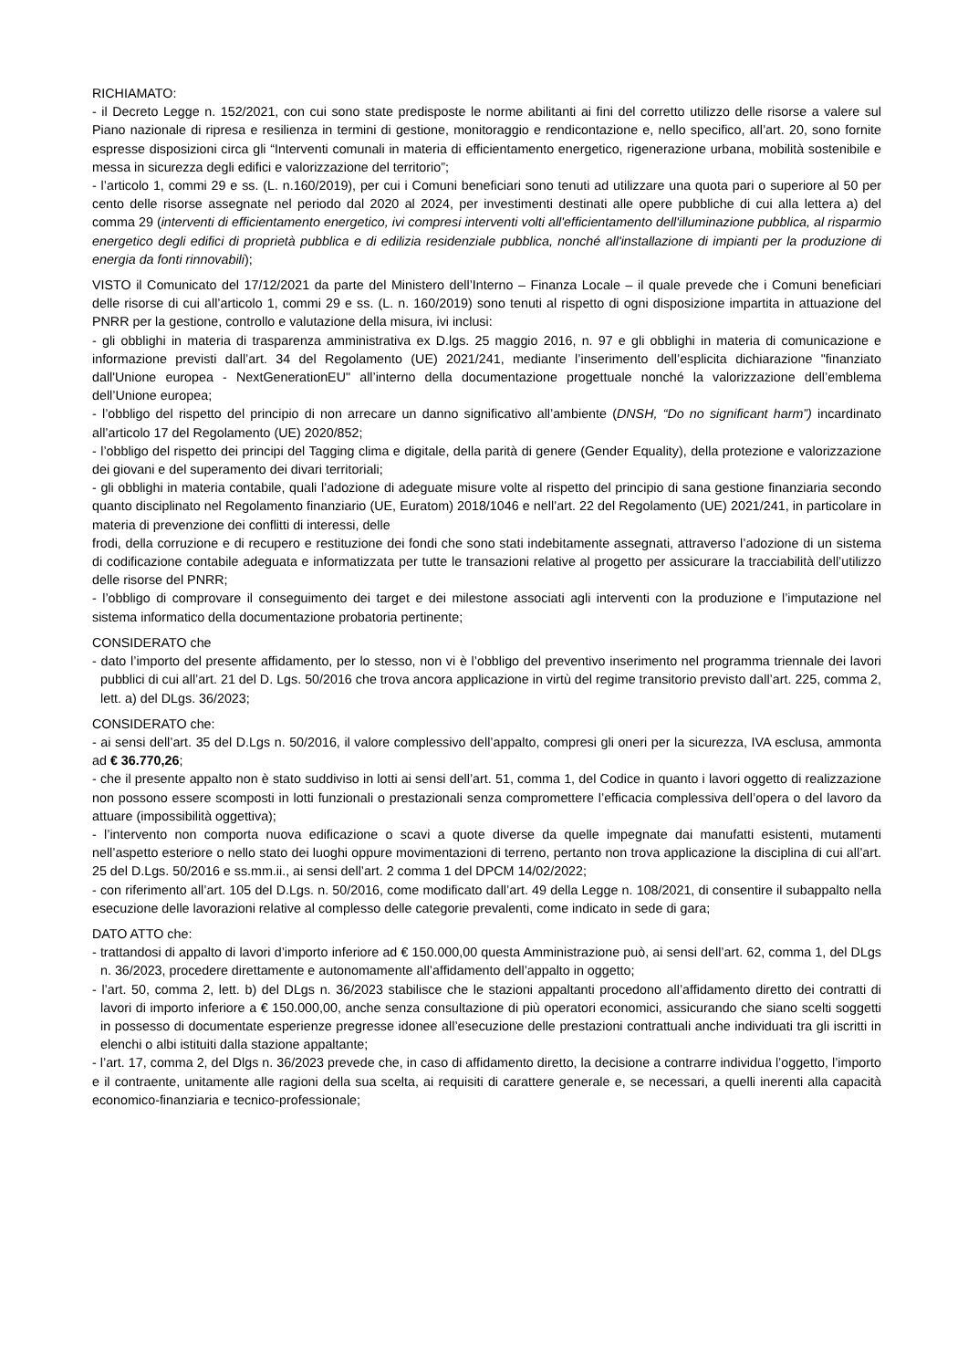RICHIAMATO:
- il Decreto Legge n. 152/2021, con cui sono state predisposte le norme abilitanti ai fini del corretto utilizzo delle risorse a valere sul Piano nazionale di ripresa e resilienza in termini di gestione, monitoraggio e rendicontazione e, nello specifico, all’art. 20, sono fornite espresse disposizioni circa gli “Interventi comunali in materia di efficientamento energetico, rigenerazione urbana, mobilità sostenibile e messa in sicurezza degli edifici e valorizzazione del territorio”;
- l’articolo 1, commi 29 e ss. (L. n.160/2019), per cui i Comuni beneficiari sono tenuti ad utilizzare una quota pari o superiore al 50 per cento delle risorse assegnate nel periodo dal 2020 al 2024, per investimenti destinati alle opere pubbliche di cui alla lettera a) del comma 29 (interventi di efficientamento energetico, ivi compresi interventi volti all'efficientamento dell'illuminazione pubblica, al risparmio energetico degli edifici di proprietà pubblica e di edilizia residenziale pubblica, nonché all'installazione di impianti per la produzione di energia da fonti rinnovabili);
VISTO il Comunicato del 17/12/2021 da parte del Ministero dell’Interno – Finanza Locale – il quale prevede che i Comuni beneficiari delle risorse di cui all’articolo 1, commi 29 e ss. (L. n. 160/2019) sono tenuti al rispetto di ogni disposizione impartita in attuazione del PNRR per la gestione, controllo e valutazione della misura, ivi inclusi:
- gli obblighi in materia di trasparenza amministrativa ex D.lgs. 25 maggio 2016, n. 97 e gli obblighi in materia di comunicazione e informazione previsti dall’art. 34 del Regolamento (UE) 2021/241, mediante l’inserimento dell’esplicita dichiarazione "finanziato dall'Unione europea - NextGenerationEU" all’interno della documentazione progettuale nonché la valorizzazione dell’emblema dell’Unione europea;
- l’obbligo del rispetto del principio di non arrecare un danno significativo all’ambiente (DNSH, “Do no significant harm”) incardinato all’articolo 17 del Regolamento (UE) 2020/852;
- l’obbligo del rispetto dei principi del Tagging clima e digitale, della parità di genere (Gender Equality), della protezione e valorizzazione dei giovani e del superamento dei divari territoriali;
- gli obblighi in materia contabile, quali l’adozione di adeguate misure volte al rispetto del principio di sana gestione finanziaria secondo quanto disciplinato nel Regolamento finanziario (UE, Euratom) 2018/1046 e nell’art. 22 del Regolamento (UE) 2021/241, in particolare in materia di prevenzione dei conflitti di interessi, delle
frodi, della corruzione e di recupero e restituzione dei fondi che sono stati indebitamente assegnati, attraverso l’adozione di un sistema di codificazione contabile adeguata e informatizzata per tutte le transazioni relative al progetto per assicurare la tracciabilità dell’utilizzo delle risorse del PNRR;
- l’obbligo di comprovare il conseguimento dei target e dei milestone associati agli interventi con la produzione e l’imputazione nel sistema informatico della documentazione probatoria pertinente;
CONSIDERATO che
- dato l’importo del presente affidamento, per lo stesso, non vi è l’obbligo del preventivo inserimento nel programma triennale dei lavori pubblici di cui all’art. 21 del D. Lgs. 50/2016 che trova ancora applicazione in virtù del regime transitorio previsto dall’art. 225, comma 2, lett. a) del DLgs. 36/2023;
CONSIDERATO che:
- ai sensi dell’art. 35 del D.Lgs n. 50/2016, il valore complessivo dell’appalto, compresi gli oneri per la sicurezza, IVA esclusa, ammonta ad € 36.770,26;
- che il presente appalto non è stato suddiviso in lotti ai sensi dell’art. 51, comma 1, del Codice in quanto i lavori oggetto di realizzazione non possono essere scomposti in lotti funzionali o prestazionali senza compromettere l’efficacia complessiva dell’opera o del lavoro da attuare (impossibilità oggettiva);
- l’intervento non comporta nuova edificazione o scavi a quote diverse da quelle impegnate dai manufatti esistenti, mutamenti nell’aspetto esteriore o nello stato dei luoghi oppure movimentazioni di terreno, pertanto non trova applicazione la disciplina di cui all’art. 25 del D.Lgs. 50/2016 e ss.mm.ii., ai sensi dell’art. 2 comma 1 del DPCM 14/02/2022;
- con riferimento all’art. 105 del D.Lgs. n. 50/2016, come modificato dall’art. 49 della Legge n. 108/2021, di consentire il subappalto nella esecuzione delle lavorazioni relative al complesso delle categorie prevalenti, come indicato in sede di gara;
DATO ATTO che:
- trattandosi di appalto di lavori d’importo inferiore ad € 150.000,00 questa Amministrazione può, ai sensi dell’art. 62, comma 1, del DLgs n. 36/2023, procedere direttamente e autonomamente all’affidamento dell’appalto in oggetto;
- l’art. 50, comma 2, lett. b) del DLgs n. 36/2023 stabilisce che le stazioni appaltanti procedono all’affidamento diretto dei contratti di lavori di importo inferiore a € 150.000,00, anche senza consultazione di più operatori economici, assicurando che siano scelti soggetti in possesso di documentate esperienze pregresse idonee all’esecuzione delle prestazioni contrattuali anche individuati tra gli iscritti in elenchi o albi istituiti dalla stazione appaltante;
- l’art. 17, comma 2, del Dlgs n. 36/2023 prevede che, in caso di affidamento diretto, la decisione a contrarre individua l’oggetto, l’importo e il contraente, unitamente alle ragioni della sua scelta, ai requisiti di carattere generale e, se necessari, a quelli inerenti alla capacità economico-finanziaria e tecnico-professionale;